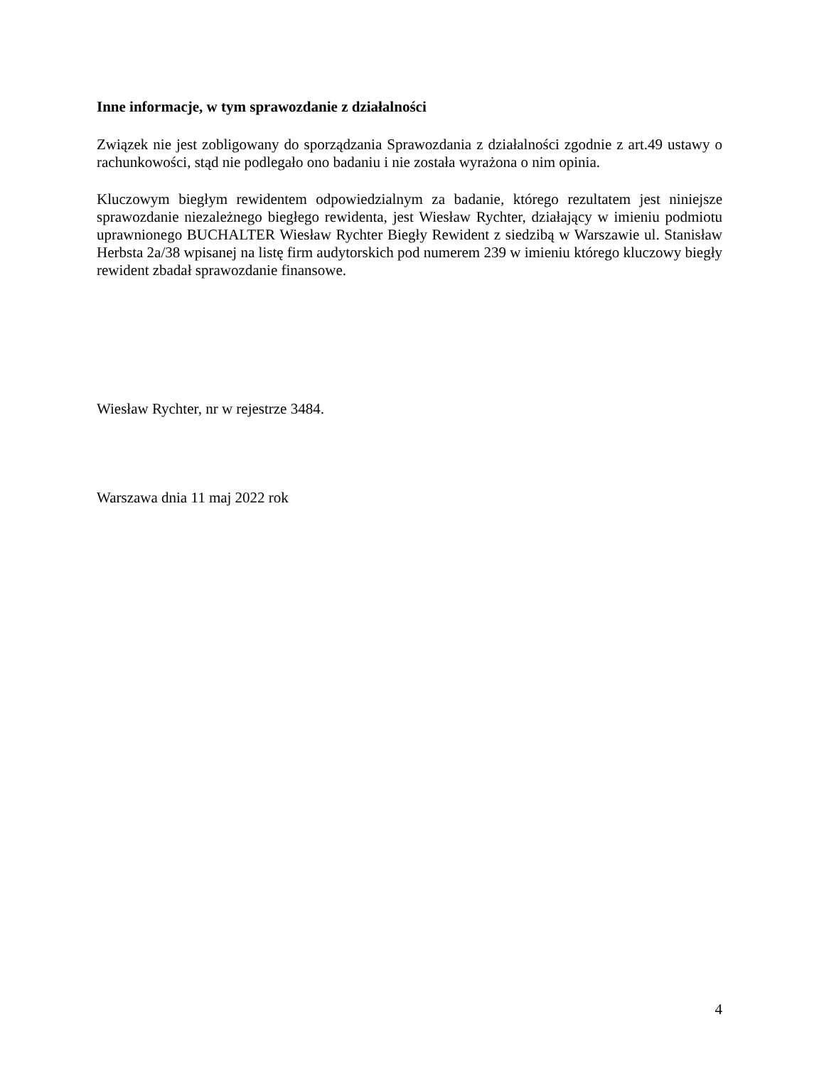Inne informacje, w tym sprawozdanie z działalności
Związek nie jest zobligowany do sporządzania Sprawozdania z działalności zgodnie z art.49 ustawy o rachunkowości, stąd nie podlegało ono badaniu i nie została wyrażona o nim opinia.
Kluczowym biegłym rewidentem odpowiedzialnym za badanie, którego rezultatem jest niniejsze sprawozdanie niezależnego biegłego rewidenta, jest Wiesław Rychter, działający w imieniu podmiotu uprawnionego BUCHALTER Wiesław Rychter Biegły Rewident z siedzibą w Warszawie ul. Stanisław Herbsta 2a/38 wpisanej na listę firm audytorskich pod numerem 239 w imieniu którego kluczowy biegły rewident zbadał sprawozdanie finansowe.
Wiesław Rychter, nr w rejestrze 3484.
Warszawa dnia 11 maj 2022 rok
4